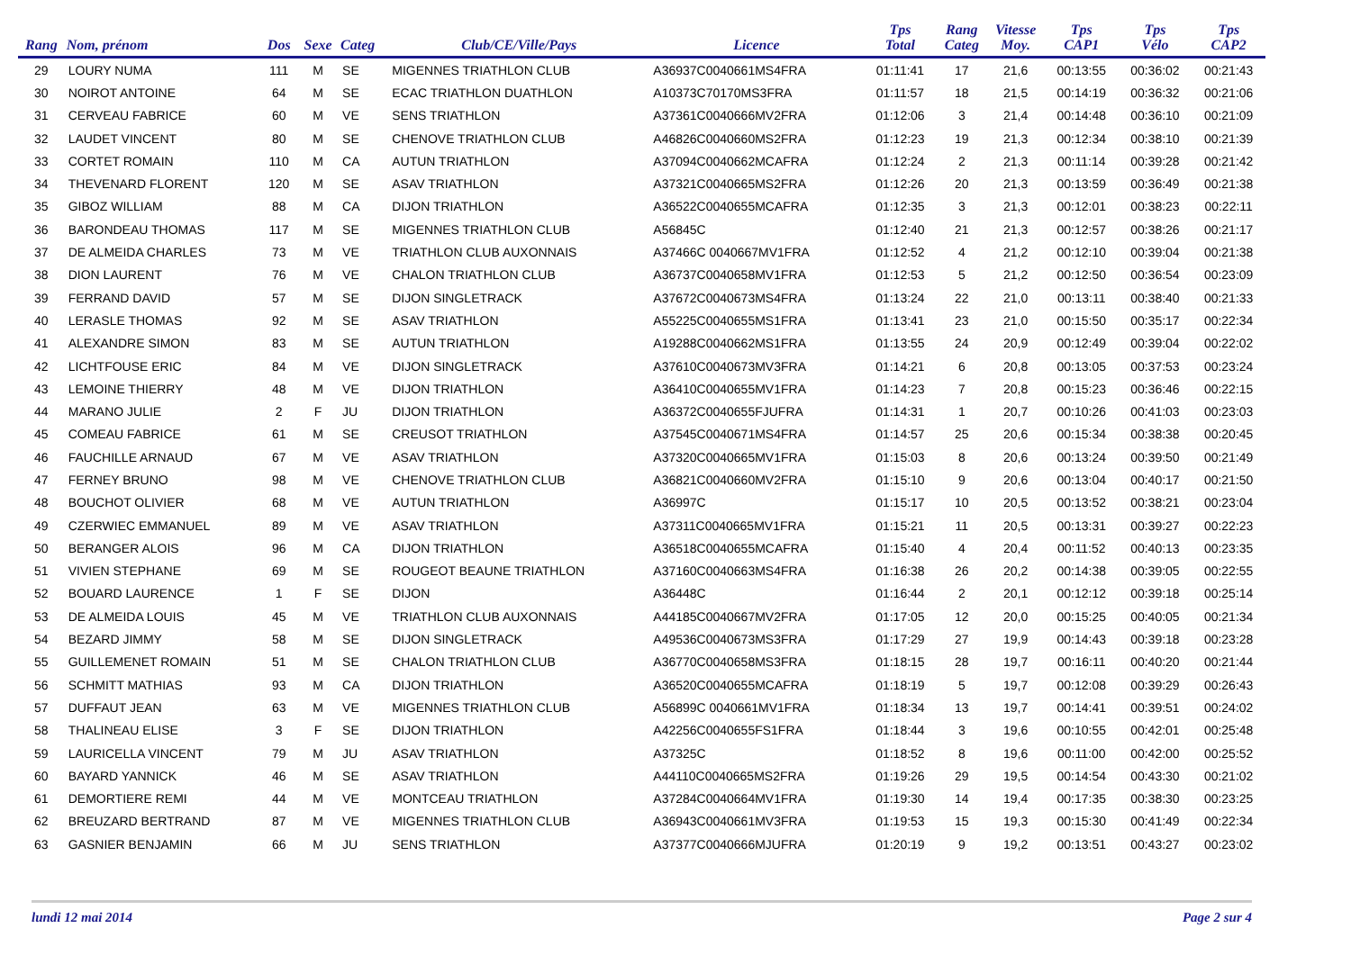| Rang | Nom, prénom | Dos | Sexe | Categ | Club/CE/Ville/Pays | Licence | Tps Total | Rang Categ | Vitesse Moy. | Tps CAP1 | Tps Vélo | Tps CAP2 |
| --- | --- | --- | --- | --- | --- | --- | --- | --- | --- | --- | --- | --- |
| 29 | LOURY NUMA | 111 | M | SE | MIGENNES TRIATHLON CLUB | A36937C0040661MS4FRA | 01:11:41 | 17 | 21,6 | 00:13:55 | 00:36:02 | 00:21:43 |
| 30 | NOIROT ANTOINE | 64 | M | SE | ECAC TRIATHLON DUATHLON | A10373C70170MS3FRA | 01:11:57 | 18 | 21,5 | 00:14:19 | 00:36:32 | 00:21:06 |
| 31 | CERVEAU FABRICE | 60 | M | VE | SENS TRIATHLON | A37361C0040666MV2FRA | 01:12:06 | 3 | 21,4 | 00:14:48 | 00:36:10 | 00:21:09 |
| 32 | LAUDET VINCENT | 80 | M | SE | CHENOVE TRIATHLON CLUB | A46826C0040660MS2FRA | 01:12:23 | 19 | 21,3 | 00:12:34 | 00:38:10 | 00:21:39 |
| 33 | CORTET ROMAIN | 110 | M | CA | AUTUN TRIATHLON | A37094C0040662MCAFRA | 01:12:24 | 2 | 21,3 | 00:11:14 | 00:39:28 | 00:21:42 |
| 34 | THEVENARD FLORENT | 120 | M | SE | ASAV TRIATHLON | A37321C0040665MS2FRA | 01:12:26 | 20 | 21,3 | 00:13:59 | 00:36:49 | 00:21:38 |
| 35 | GIBOZ WILLIAM | 88 | M | CA | DIJON TRIATHLON | A36522C0040655MCAFRA | 01:12:35 | 3 | 21,3 | 00:12:01 | 00:38:23 | 00:22:11 |
| 36 | BARONDEAU THOMAS | 117 | M | SE | MIGENNES TRIATHLON CLUB | A56845C | 01:12:40 | 21 | 21,3 | 00:12:57 | 00:38:26 | 00:21:17 |
| 37 | DE ALMEIDA CHARLES | 73 | M | VE | TRIATHLON CLUB AUXONNAIS | A37466C 0040667MV1FRA | 01:12:52 | 4 | 21,2 | 00:12:10 | 00:39:04 | 00:21:38 |
| 38 | DION LAURENT | 76 | M | VE | CHALON TRIATHLON CLUB | A36737C0040658MV1FRA | 01:12:53 | 5 | 21,2 | 00:12:50 | 00:36:54 | 00:23:09 |
| 39 | FERRAND DAVID | 57 | M | SE | DIJON SINGLETRACK | A37672C0040673MS4FRA | 01:13:24 | 22 | 21,0 | 00:13:11 | 00:38:40 | 00:21:33 |
| 40 | LERASLE THOMAS | 92 | M | SE | ASAV TRIATHLON | A55225C0040655MS1FRA | 01:13:41 | 23 | 21,0 | 00:15:50 | 00:35:17 | 00:22:34 |
| 41 | ALEXANDRE SIMON | 83 | M | SE | AUTUN TRIATHLON | A19288C0040662MS1FRA | 01:13:55 | 24 | 20,9 | 00:12:49 | 00:39:04 | 00:22:02 |
| 42 | LICHTFOUSE ERIC | 84 | M | VE | DIJON SINGLETRACK | A37610C0040673MV3FRA | 01:14:21 | 6 | 20,8 | 00:13:05 | 00:37:53 | 00:23:24 |
| 43 | LEMOINE THIERRY | 48 | M | VE | DIJON TRIATHLON | A36410C0040655MV1FRA | 01:14:23 | 7 | 20,8 | 00:15:23 | 00:36:46 | 00:22:15 |
| 44 | MARANO JULIE | 2 | F | JU | DIJON TRIATHLON | A36372C0040655FJUFRA | 01:14:31 | 1 | 20,7 | 00:10:26 | 00:41:03 | 00:23:03 |
| 45 | COMEAU FABRICE | 61 | M | SE | CREUSOT TRIATHLON | A37545C0040671MS4FRA | 01:14:57 | 25 | 20,6 | 00:15:34 | 00:38:38 | 00:20:45 |
| 46 | FAUCHILLE ARNAUD | 67 | M | VE | ASAV TRIATHLON | A37320C0040665MV1FRA | 01:15:03 | 8 | 20,6 | 00:13:24 | 00:39:50 | 00:21:49 |
| 47 | FERNEY BRUNO | 98 | M | VE | CHENOVE TRIATHLON CLUB | A36821C0040660MV2FRA | 01:15:10 | 9 | 20,6 | 00:13:04 | 00:40:17 | 00:21:50 |
| 48 | BOUCHOT OLIVIER | 68 | M | VE | AUTUN TRIATHLON | A36997C | 01:15:17 | 10 | 20,5 | 00:13:52 | 00:38:21 | 00:23:04 |
| 49 | CZERWIEC EMMANUEL | 89 | M | VE | ASAV TRIATHLON | A37311C0040665MV1FRA | 01:15:21 | 11 | 20,5 | 00:13:31 | 00:39:27 | 00:22:23 |
| 50 | BERANGER ALOIS | 96 | M | CA | DIJON TRIATHLON | A36518C0040655MCAFRA | 01:15:40 | 4 | 20,4 | 00:11:52 | 00:40:13 | 00:23:35 |
| 51 | VIVIEN STEPHANE | 69 | M | SE | ROUGEOT BEAUNE TRIATHLON | A37160C0040663MS4FRA | 01:16:38 | 26 | 20,2 | 00:14:38 | 00:39:05 | 00:22:55 |
| 52 | BOUARD LAURENCE | 1 | F | SE | DIJON | A36448C | 01:16:44 | 2 | 20,1 | 00:12:12 | 00:39:18 | 00:25:14 |
| 53 | DE ALMEIDA LOUIS | 45 | M | VE | TRIATHLON CLUB AUXONNAIS | A44185C0040667MV2FRA | 01:17:05 | 12 | 20,0 | 00:15:25 | 00:40:05 | 00:21:34 |
| 54 | BEZARD JIMMY | 58 | M | SE | DIJON SINGLETRACK | A49536C0040673MS3FRA | 01:17:29 | 27 | 19,9 | 00:14:43 | 00:39:18 | 00:23:28 |
| 55 | GUILLEMENET ROMAIN | 51 | M | SE | CHALON TRIATHLON CLUB | A36770C0040658MS3FRA | 01:18:15 | 28 | 19,7 | 00:16:11 | 00:40:20 | 00:21:44 |
| 56 | SCHMITT MATHIAS | 93 | M | CA | DIJON TRIATHLON | A36520C0040655MCAFRA | 01:18:19 | 5 | 19,7 | 00:12:08 | 00:39:29 | 00:26:43 |
| 57 | DUFFAUT JEAN | 63 | M | VE | MIGENNES TRIATHLON CLUB | A56899C 0040661MV1FRA | 01:18:34 | 13 | 19,7 | 00:14:41 | 00:39:51 | 00:24:02 |
| 58 | THALINEAU ELISE | 3 | F | SE | DIJON TRIATHLON | A42256C0040655FS1FRA | 01:18:44 | 3 | 19,6 | 00:10:55 | 00:42:01 | 00:25:48 |
| 59 | LAURICELLA VINCENT | 79 | M | JU | ASAV TRIATHLON | A37325C | 01:18:52 | 8 | 19,6 | 00:11:00 | 00:42:00 | 00:25:52 |
| 60 | BAYARD YANNICK | 46 | M | SE | ASAV TRIATHLON | A44110C0040665MS2FRA | 01:19:26 | 29 | 19,5 | 00:14:54 | 00:43:30 | 00:21:02 |
| 61 | DEMORTIERE REMI | 44 | M | VE | MONTCEAU TRIATHLON | A37284C0040664MV1FRA | 01:19:30 | 14 | 19,4 | 00:17:35 | 00:38:30 | 00:23:25 |
| 62 | BREUZARD BERTRAND | 87 | M | VE | MIGENNES TRIATHLON CLUB | A36943C0040661MV3FRA | 01:19:53 | 15 | 19,3 | 00:15:30 | 00:41:49 | 00:22:34 |
| 63 | GASNIER BENJAMIN | 66 | M | JU | SENS TRIATHLON | A37377C0040666MJUFRA | 01:20:19 | 9 | 19,2 | 00:13:51 | 00:43:27 | 00:23:02 |
lundi 12 mai 2014 Page 2 sur 4